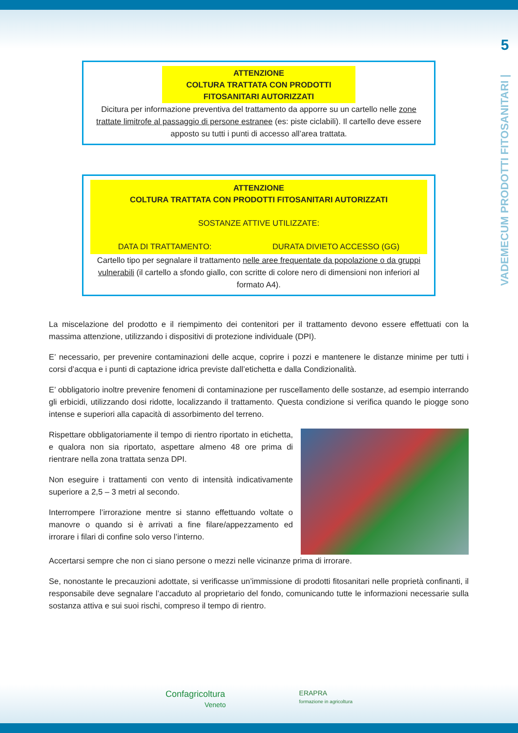5
VADEMECUM PRODOTTI FITOSANITARI |
ATTENZIONE
COLTURA TRATTATA CON PRODOTTI
FITOSANITARI AUTORIZZATI
Dicitura per informazione preventiva del trattamento da apporre su un cartello nelle zone trattate limitrofe al passaggio di persone estranee (es: piste ciclabili). Il cartello deve essere apposto su tutti i punti di accesso all’area trattata.
ATTENZIONE
COLTURA TRATTATA CON PRODOTTI FITOSANITARI AUTORIZZATI
SOSTANZE ATTIVE UTILIZZATE:
DATA DI TRATTAMENTO: DURATA DIVIETO ACCESSO (GG)
Cartello tipo per segnalare il trattamento nelle aree frequentate da popolazione o da gruppi vulnerabili (il cartello a sfondo giallo, con scritte di colore nero di dimensioni non inferiori al formato A4).
La miscelazione del prodotto e il riempimento dei contenitori per il trattamento devono essere effettuati con la massima attenzione, utilizzando i dispositivi di protezione individuale (DPI).
E’ necessario, per prevenire contaminazioni delle acque, coprire i pozzi e mantenere le distanze minime per tutti i corsi d’acqua e i punti di captazione idrica previste dall’etichetta e dalla Condizionalità.
E’ obbligatorio inoltre prevenire fenomeni di contaminazione per ruscellamento delle sostanze, ad esempio interrando gli erbicidi, utilizzando dosi ridotte, localizzando il trattamento. Questa condizione si verifica quando le piogge sono intense e superiori alla capacità di assorbimento del terreno.
Rispettare obbligatoriamente il tempo di rientro riportato in etichetta, e qualora non sia riportato, aspettare almeno 48 ore prima di rientrare nella zona trattata senza DPI.
Non eseguire i trattamenti con vento di intensità indicativamente superiore a 2,5 – 3 metri al secondo.
Interrompere l’irrorazione mentre si stanno effettuando voltate o manovre o quando si è arrivati a fine filare/appezzamento ed irrorare i filari di confine solo verso l’interno.
Accertarsi sempre che non ci siano persone o mezzi nelle vicinanze prima di irrorare.
Se, nonostante le precauzioni adottate, si verificasse un’immissione di prodotti fitosanitari nelle proprietà confinanti, il responsabile deve segnalare l’accaduto al proprietario del fondo, comunicando tutte le informazioni necessarie sulla sostanza attiva e sui suoi rischi, compreso il tempo di rientro.
Confagricoltura
Veneto
ERAPRA
formazione in agricoltura